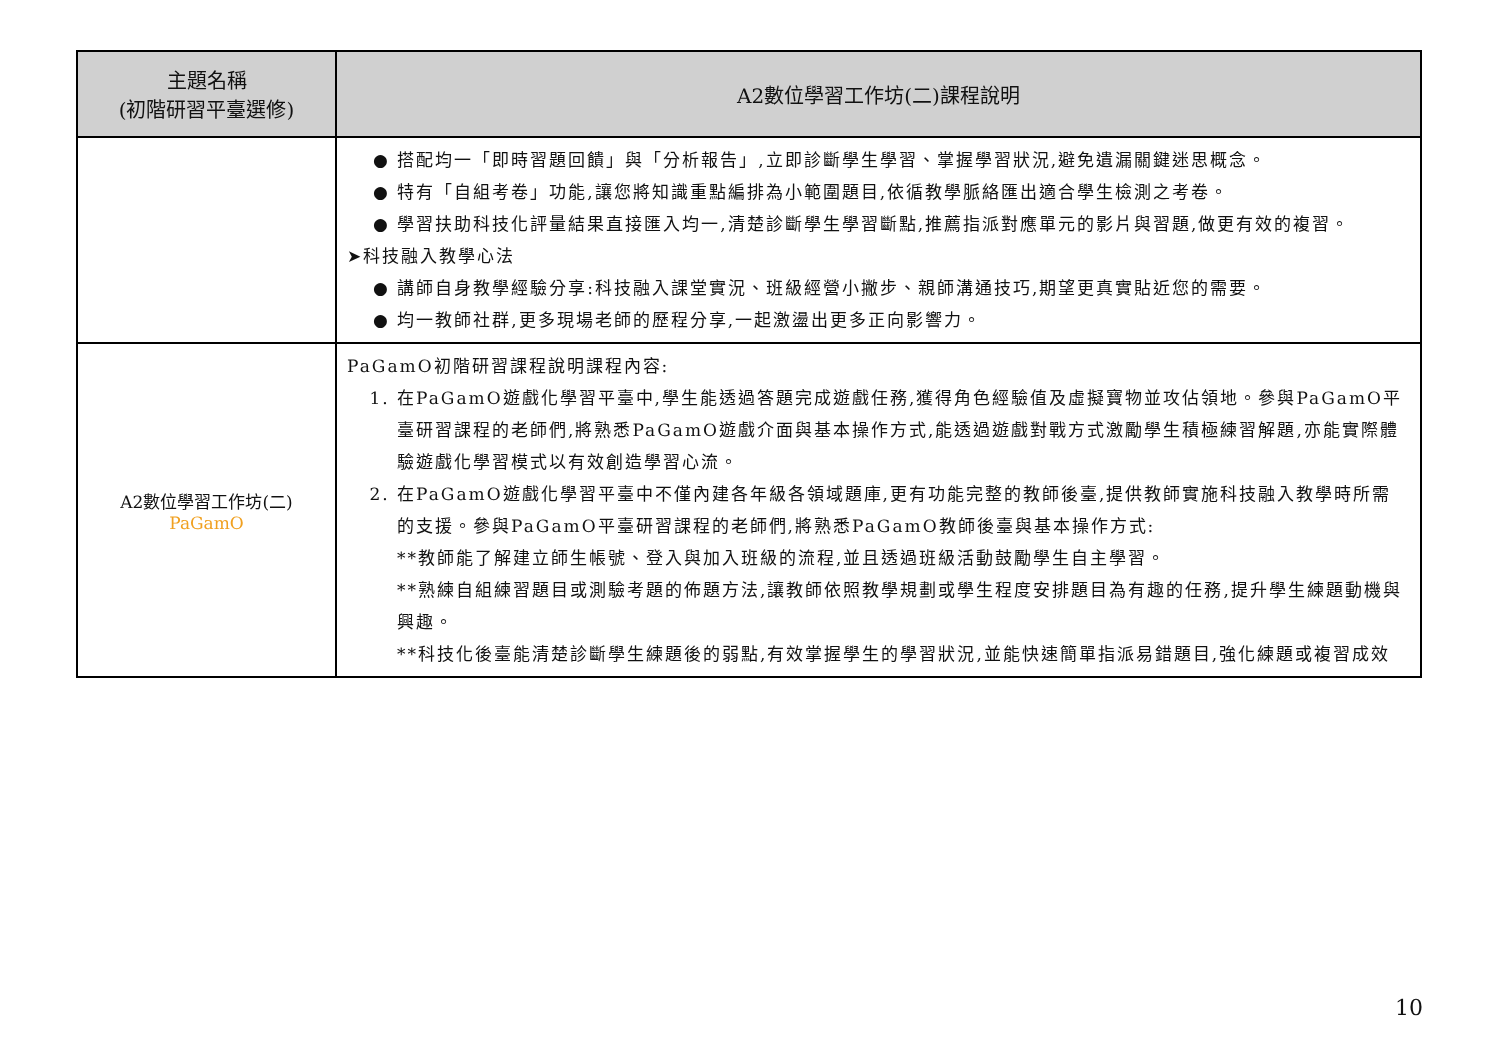| 主題名稱 (初階研習平臺選修) | A2數位學習工作坊(二)課程說明 |
| --- | --- |
| | ● 搭配均一「即時習題回饋」與「分析報告」,立即診斷學生學習、掌握學習狀況,避免遺漏關鍵迷思概念。 ● 特有「自組考卷」功能,讓您將知識重點編排為小範圍題目,依循教學脈絡匯出適合學生檢測之考卷。 ● 學習扶助科技化評量結果直接匯入均一,清楚診斷學生學習斷點,推薦指派對應單元的影片與習題,做更有效的複習。 ➤科技融入教學心法 ● 講師自身教學經驗分享:科技融入課堂實況、班級經營小撇步、親師溝通技巧,期望更真實貼近您的需要。 ● 均一教師社群,更多現場老師的歷程分享,一起激盪出更多正向影響力。 |
| A2數位學習工作坊(二) PaGamO | PaGamO初階研習課程說明課程內容: 1. 在PaGamO遊戲化學習平臺中,學生能透過答題完成遊戲任務,獲得角色經驗值及虛擬寶物並攻佔領地。參與PaGamO平臺研習課程的老師們,將熟悉PaGamO遊戲介面與基本操作方式,能透過遊戲對戰方式激勵學生積極練習解題,亦能實際體驗遊戲化學習模式以有效創造學習心流。 2. 在PaGamO遊戲化學習平臺中不僅內建各年級各領域題庫,更有功能完整的教師後臺,提供教師實施科技融入教學時所需的支援。參與PaGamO平臺研習課程的老師們,將熟悉PaGamO教師後臺與基本操作方式: **教師能了解建立師生帳號、登入與加入班級的流程,並且透過班級活動鼓勵學生自主學習。 **熟練自組練習題目或測驗考題的佈題方法,讓教師依照教學規劃或學生程度安排題目為有趣的任務,提升學生練題動機與興趣。 **科技化後臺能清楚診斷學生練題後的弱點,有效掌握學生的學習狀況,並能快速簡單指派易錯題目,強化練題或複習成效 |
10